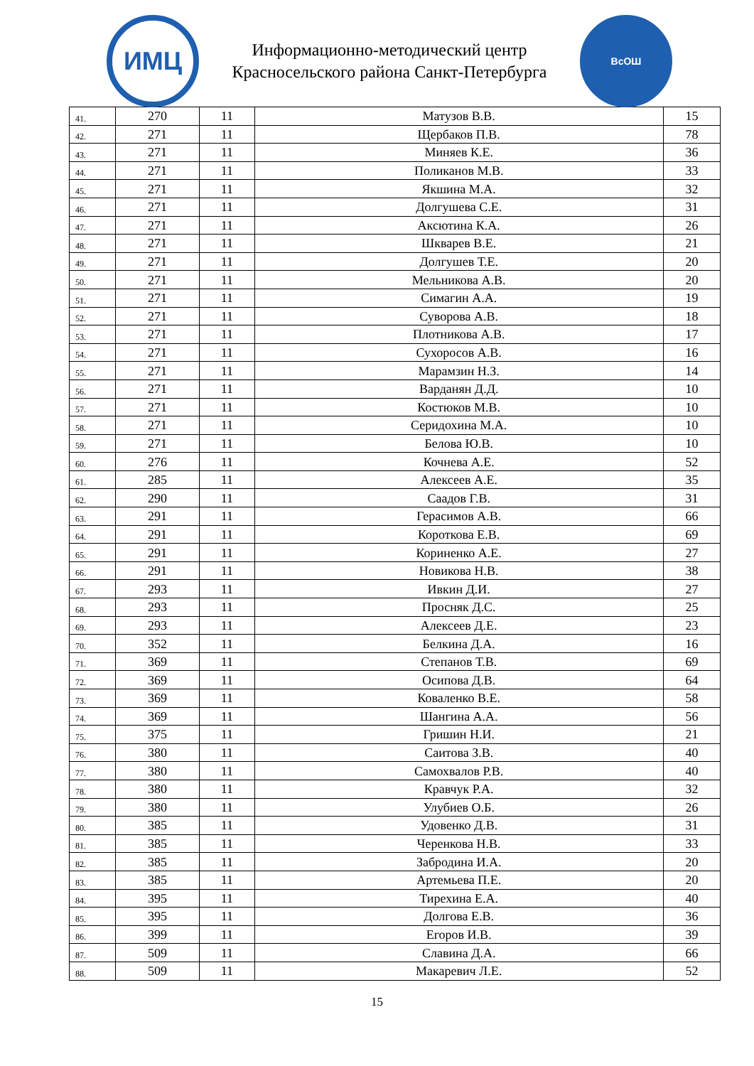ИМЦ
Информационно-методический центр
Красносельского района Санкт-Петербурга
ВсОШ
| 41. | 270 | 11 | Матузов В.В. | 15 |
| 42. | 271 | 11 | Щербаков П.В. | 78 |
| 43. | 271 | 11 | Миняев К.Е. | 36 |
| 44. | 271 | 11 | Поликанов М.В. | 33 |
| 45. | 271 | 11 | Якшина М.А. | 32 |
| 46. | 271 | 11 | Долгушева С.Е. | 31 |
| 47. | 271 | 11 | Аксютина К.А. | 26 |
| 48. | 271 | 11 | Шкварев В.Е. | 21 |
| 49. | 271 | 11 | Долгушев Т.Е. | 20 |
| 50. | 271 | 11 | Мельникова А.В. | 20 |
| 51. | 271 | 11 | Симагин А.А. | 19 |
| 52. | 271 | 11 | Суворова А.В. | 18 |
| 53. | 271 | 11 | Плотникова А.В. | 17 |
| 54. | 271 | 11 | Сухоросов А.В. | 16 |
| 55. | 271 | 11 | Марамзин Н.З. | 14 |
| 56. | 271 | 11 | Варданян Д.Д. | 10 |
| 57. | 271 | 11 | Костюков М.В. | 10 |
| 58. | 271 | 11 | Серидохина М.А. | 10 |
| 59. | 271 | 11 | Белова Ю.В. | 10 |
| 60. | 276 | 11 | Кочнева А.Е. | 52 |
| 61. | 285 | 11 | Алексеев А.Е. | 35 |
| 62. | 290 | 11 | Саадов Г.В. | 31 |
| 63. | 291 | 11 | Герасимов А.В. | 66 |
| 64. | 291 | 11 | Короткова Е.В. | 69 |
| 65. | 291 | 11 | Кориненко А.Е. | 27 |
| 66. | 291 | 11 | Новикова Н.В. | 38 |
| 67. | 293 | 11 | Ивкин Д.И. | 27 |
| 68. | 293 | 11 | Просняк Д.С. | 25 |
| 69. | 293 | 11 | Алексеев Д.Е. | 23 |
| 70. | 352 | 11 | Белкина Д.А. | 16 |
| 71. | 369 | 11 | Степанов Т.В. | 69 |
| 72. | 369 | 11 | Осипова Д.В. | 64 |
| 73. | 369 | 11 | Коваленко В.Е. | 58 |
| 74. | 369 | 11 | Шангина А.А. | 56 |
| 75. | 375 | 11 | Гришин Н.И. | 21 |
| 76. | 380 | 11 | Саитова З.В. | 40 |
| 77. | 380 | 11 | Самохвалов Р.В. | 40 |
| 78. | 380 | 11 | Кравчук Р.А. | 32 |
| 79. | 380 | 11 | Улубиев О.Б. | 26 |
| 80. | 385 | 11 | Удовенко Д.В. | 31 |
| 81. | 385 | 11 | Черенкова Н.В. | 33 |
| 82. | 385 | 11 | Забродина И.А. | 20 |
| 83. | 385 | 11 | Артемьева П.Е. | 20 |
| 84. | 395 | 11 | Тирехина Е.А. | 40 |
| 85. | 395 | 11 | Долгова Е.В. | 36 |
| 86. | 399 | 11 | Егоров И.В. | 39 |
| 87. | 509 | 11 | Славина Д.А. | 66 |
| 88. | 509 | 11 | Макаревич Л.Е. | 52 |
15